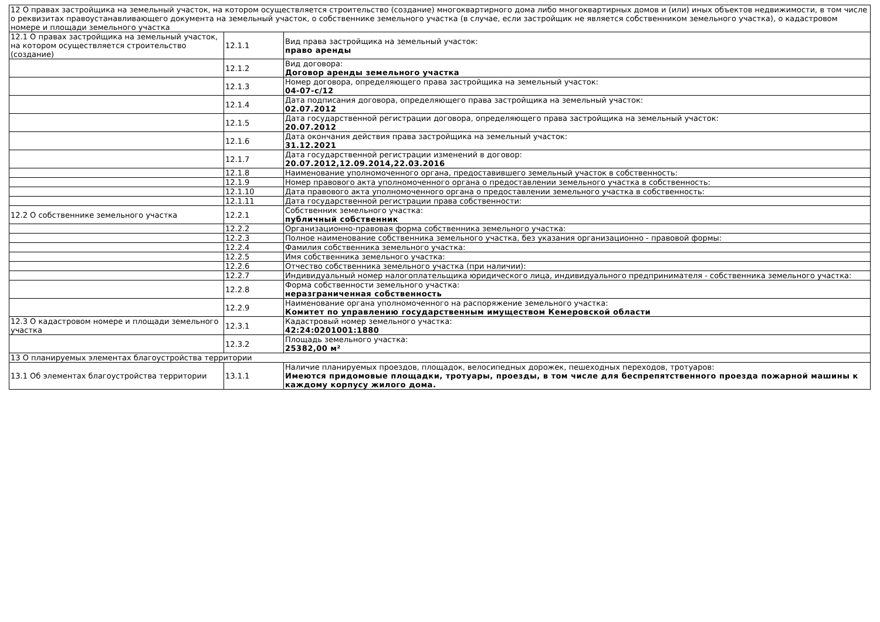| 12 О правах застройщика на земельный участок, на котором осуществляется строительство (создание) многоквартирного дома либо многоквартирных домов и (или) иных объектов недвижимости, в том числе о реквизитах правоустанавливающего документа на земельный участок, о собственнике земельного участка (в случае, если застройщик не является собственником земельного участка), о кадастровом номере и площади земельного участка | | |
| 12.1 О правах застройщика на земельный участок, на котором осуществляется строительство (создание) | 12.1.1 | Вид права застройщика на земельный участок: право аренды |
| | 12.1.2 | Вид договора: Договор аренды земельного участка |
| | 12.1.3 | Номер договора, определяющего права застройщика на земельный участок: 04-07-с/12 |
| | 12.1.4 | Дата подписания договора, определяющего права застройщика на земельный участок: 02.07.2012 |
| | 12.1.5 | Дата государственной регистрации договора, определяющего права застройщика на земельный участок: 20.07.2012 |
| | 12.1.6 | Дата окончания действия права застройщика на земельный участок: 31.12.2021 |
| | 12.1.7 | Дата государственной регистрации изменений в договор: 20.07.2012,12.09.2014,22.03.2016 |
| | 12.1.8 | Наименование уполномоченного органа, предоставившего земельный участок в собственность: |
| | 12.1.9 | Номер правового акта уполномоченного органа о предоставлении земельного участка в собственность: |
| | 12.1.10 | Дата правового акта уполномоченного органа о предоставлении земельного участка в собственность: |
| | 12.1.11 | Дата государственной регистрации права собственности: |
| 12.2 О собственнике земельного участка | 12.2.1 | Собственник земельного участка: публичный собственник |
| | 12.2.2 | Организационно-правовая форма собственника земельного участка: |
| | 12.2.3 | Полное наименование собственника земельного участка, без указания организационно - правовой формы: |
| | 12.2.4 | Фамилия собственника земельного участка: |
| | 12.2.5 | Имя собственника земельного участка: |
| | 12.2.6 | Отчество собственника земельного участка (при наличии): |
| | 12.2.7 | Индивидуальный номер налогоплательщика юридического лица, индивидуального предпринимателя - собственника земельного участка: |
| | 12.2.8 | Форма собственности земельного участка: неразграниченная собственность |
| | 12.2.9 | Наименование органа уполномоченного на распоряжение земельного участка: Комитет по управлению государственным имуществом Кемеровской области |
| 12.3 О кадастровом номере и площади земельного участка | 12.3.1 | Кадастровый номер земельного участка: 42:24:0201001:1880 |
| | 12.3.2 | Площадь земельного участка: 25382,00 м² |
| 13 О планируемых элементах благоустройства территории | | |
| 13.1 Об элементах благоустройства территории | 13.1.1 | Наличие планируемых проездов, площадок, велосипедных дорожек, пешеходных переходов, тротуаров: Имеются придомовые площадки, тротуары, проезды, в том числе для беспрепятственного проезда пожарной машины к каждому корпусу жилого дома. |